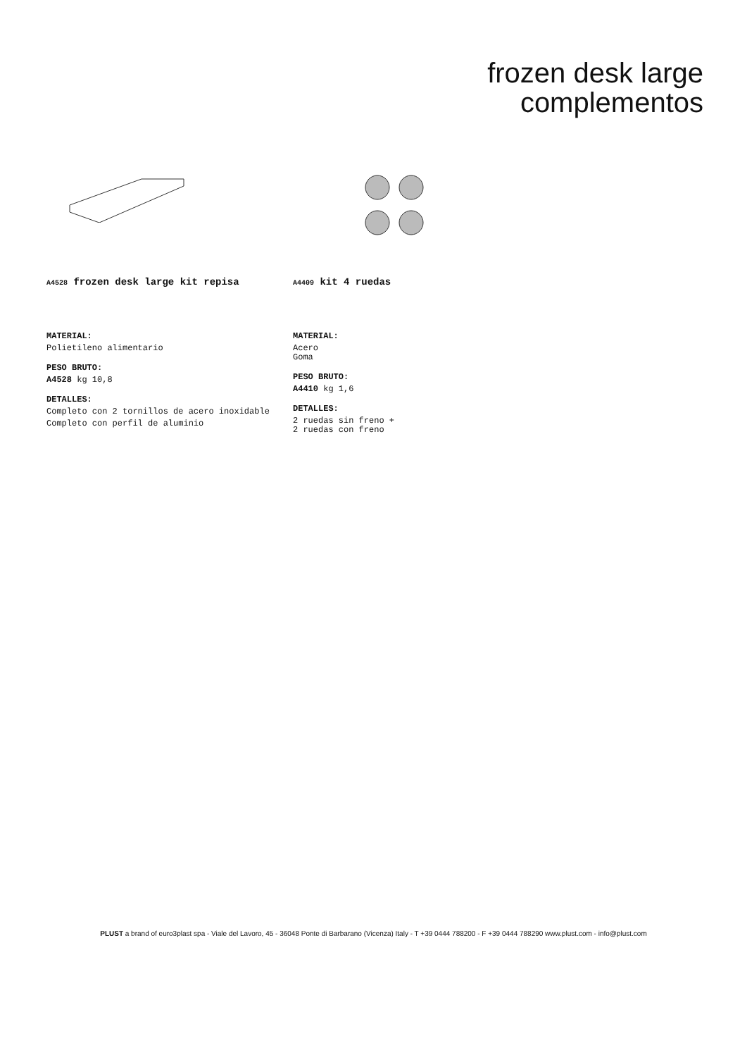frozen desk large
complementos
A4528 frozen desk large kit repisa
MATERIAL:
Polietileno alimentario
PESO BRUTO:
A4528 kg 10,8
DETALLES:
Completo con 2 tornillos de acero inoxidable
Completo con perfil de aluminio
A4409 kit 4 ruedas
MATERIAL:
Acero
Goma
PESO BRUTO:
A4410 kg 1,6
DETALLES:
2 ruedas sin freno +
2 ruedas con freno
PLUST a brand of euro3plast spa - Viale del Lavoro, 45 - 36048 Ponte di Barbarano (Vicenza) Italy - T +39 0444 788200 - F +39 0444 788290 www.plust.com - info@plust.com